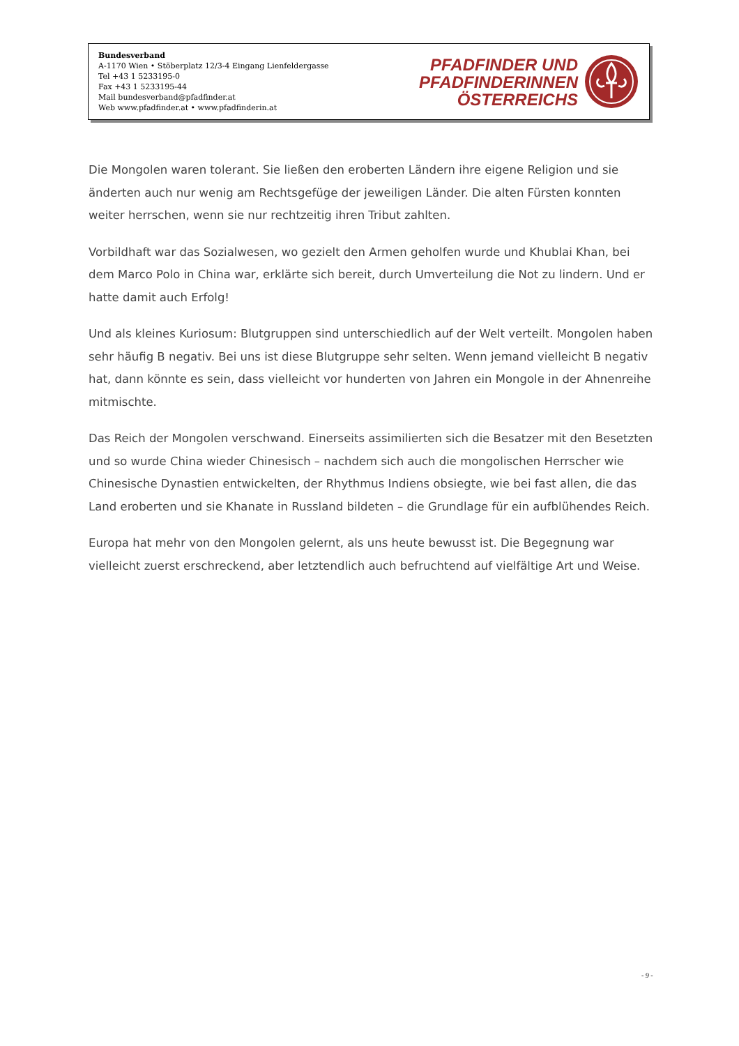Bundesverband
A-1170 Wien • Stöberplatz 12/3-4 Eingang Lienfeldergasse
Tel +43 1 5233195-0
Fax +43 1 5233195-44
Mail bundesverband@pfadfinder.at
Web www.pfadfinder.at • www.pfadfinderin.at
PFADFINDER UND
PFADFINDERINNEN
ÖSTERREICHS
Die Mongolen waren tolerant. Sie ließen den eroberten Ländern ihre eigene Religion und sie änderten auch nur wenig am Rechtsgefüge der jeweiligen Länder. Die alten Fürsten konnten weiter herrschen, wenn sie nur rechtzeitig ihren Tribut zahlten.
Vorbildhaft war das Sozialwesen, wo gezielt den Armen geholfen wurde und Khublai Khan, bei dem Marco Polo in China war, erklärte sich bereit, durch Umverteilung die Not zu lindern. Und er hatte damit auch Erfolg!
Und als kleines Kuriosum: Blutgruppen sind unterschiedlich auf der Welt verteilt. Mongolen haben sehr häufig B negativ. Bei uns ist diese Blutgruppe sehr selten. Wenn jemand vielleicht B negativ hat, dann könnte es sein, dass vielleicht vor hunderten von Jahren ein Mongole in der Ahnenreihe mitmischte.
Das Reich der Mongolen verschwand. Einerseits assimilierten sich die Besatzer mit den Besetzten und so wurde China wieder Chinesisch – nachdem sich auch die mongolischen Herrscher wie Chinesische Dynastien entwickelten, der Rhythmus Indiens obsiegte, wie bei fast allen, die das Land eroberten und sie Khanate in Russland bildeten – die Grundlage für ein aufblühendes Reich.
Europa hat mehr von den Mongolen gelernt, als uns heute bewusst ist. Die Begegnung war vielleicht zuerst erschreckend, aber letztendlich auch befruchtend auf vielfältige Art und Weise.
- 9 -